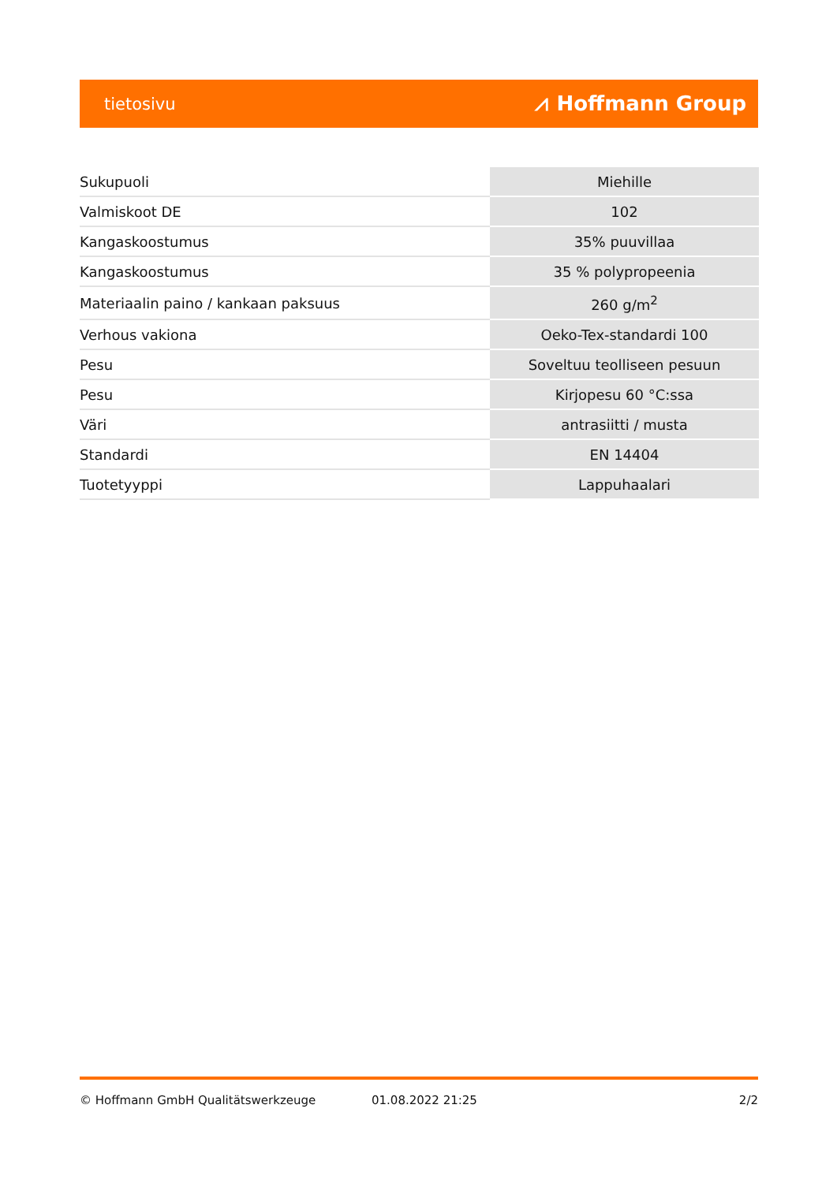tietosivu ⩘ Hoffmann Group
| Sukupuoli | Miehille |
| Valmiskoot DE | 102 |
| Kangaskoostumus | 35% puuvillaa |
| Kangaskoostumus | 35 % polypropeenia |
| Materiaalin paino / kankaan paksuus | 260 g/m<sup>2</sup> |
| Verhous vakiona | Oeko-Tex-standardi 100 |
| Pesu | Soveltuu teolliseen pesuun |
| Pesu | Kirjopesu 60 °C:ssa |
| Väri | antrasiitti / musta |
| Standardi | EN 14404 |
| Tuotetyyppi | Lappuhaalari |
© Hoffmann GmbH Qualitätswerkzeuge 01.08.2022 21:25 2/2